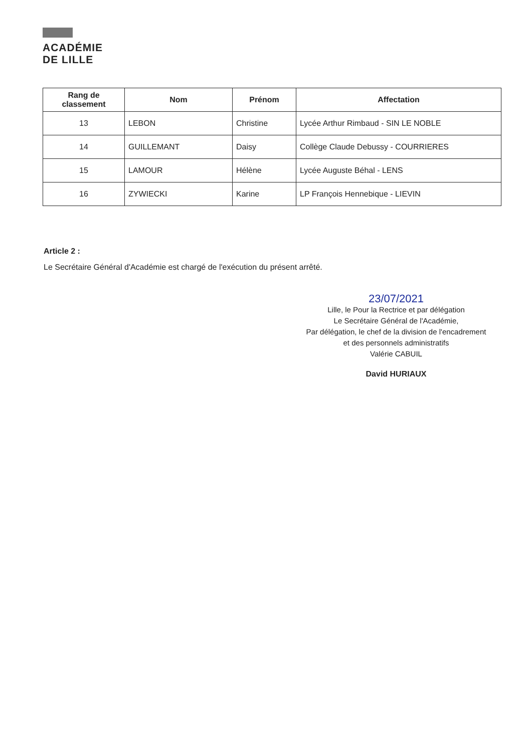ACADÉMIE
DE LILLE
| Rang de classement | Nom | Prénom | Affectation |
| --- | --- | --- | --- |
| 13 | LEBON | Christine | Lycée Arthur Rimbaud - SIN LE NOBLE |
| 14 | GUILLEMANT | Daisy | Collège Claude Debussy - COURRIERES |
| 15 | LAMOUR | Hélène | Lycée Auguste Béhal - LENS |
| 16 | ZYWIECKI | Karine | LP François Hennebique - LIEVIN |
Article 2 :
Le Secrétaire Général d'Académie est chargé de l'exécution du présent arrêté.
23/07/2021
Lille, le Pour la Rectrice et par délégation
Le Secrétaire Général de l'Académie,
Par délégation, le chef de la division de l'encadrement
et des personnels administratifs
Valérie CABUIL
David HURIAUX